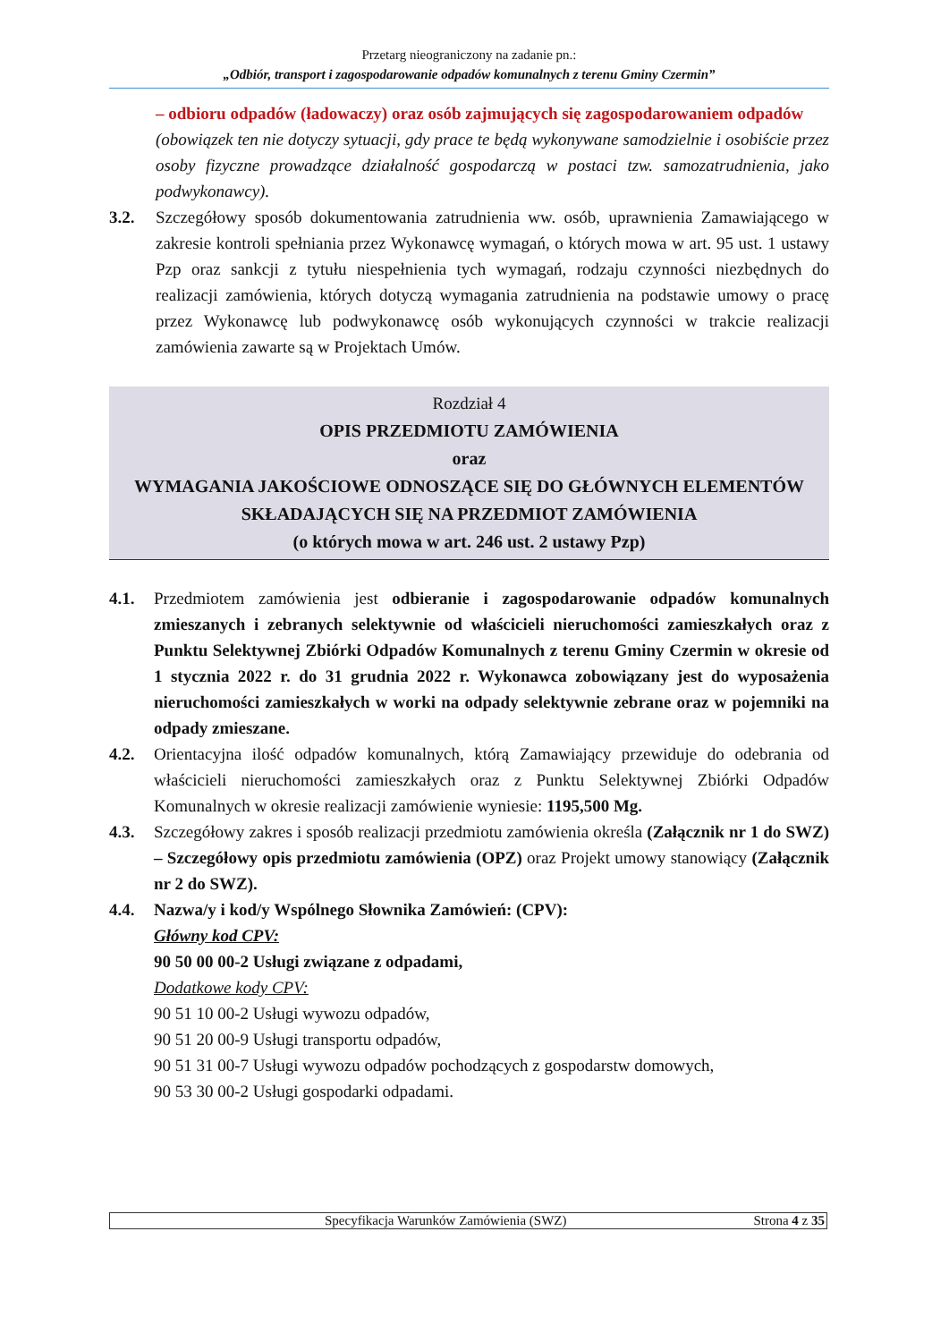Przetarg nieograniczony na zadanie pn.:
„Odbiór, transport i zagospodarowanie odpadów komunalnych z terenu Gminy Czermin”
– odbioru odpadów (ładowaczy) oraz osób zajmujących się zagospodarowaniem odpadów
(obowiązek ten nie dotyczy sytuacji, gdy prace te będą wykonywane samodzielnie i osobiście przez osoby fizyczne prowadzące działalność gospodarczą w postaci tzw. samozatrudnienia, jako podwykonawcy).
3.2. Szczegółowy sposób dokumentowania zatrudnienia ww. osób, uprawnienia Zamawiającego w zakresie kontroli spełniania przez Wykonawcę wymagań, o których mowa w art. 95 ust. 1 ustawy Pzp oraz sankcji z tytułu niespełnienia tych wymagań, rodzaju czynności niezbędnych do realizacji zamówienia, których dotyczą wymagania zatrudnienia na podstawie umowy o pracę przez Wykonawcę lub podwykonawcę osób wykonujących czynności w trakcie realizacji zamówienia zawarte są w Projektach Umów.
Rozdział 4
OPIS PRZEDMIOTU ZAMÓWIENIA
oraz
WYMAGANIA JAKOŚCIOWE ODNOSZĄCE SIĘ DO GŁÓWNYCH ELEMENTÓW SKŁADAJĄCYCH SIĘ NA PRZEDMIOT ZAMÓWIENIA
(o których mowa w art. 246 ust. 2 ustawy Pzp)
4.1. Przedmiotem zamówienia jest odbieranie i zagospodarowanie odpadów komunalnych zmieszanych i zebranych selektywnie od właścicieli nieruchomości zamieszkałych oraz z Punktu Selektywnej Zbiórki Odpadów Komunalnych z terenu Gminy Czermin w okresie od 1 stycznia 2022 r. do 31 grudnia 2022 r. Wykonawca zobowiązany jest do wyposażenia nieruchomości zamieszkałych w worki na odpady selektywnie zebrane oraz w pojemniki na odpady zmieszane.
4.2. Orientacyjna ilość odpadów komunalnych, którą Zamawiający przewiduje do odebrania od właścicieli nieruchomości zamieszkałych oraz z Punktu Selektywnej Zbiórki Odpadów Komunalnych w okresie realizacji zamówienie wyniesie: 1195,500 Mg.
4.3. Szczegółowy zakres i sposób realizacji przedmiotu zamówienia określa (Załącznik nr 1 do SWZ) – Szczegółowy opis przedmiotu zamówienia (OPZ) oraz Projekt umowy stanowiący (Załącznik nr 2 do SWZ).
4.4. Nazwa/y i kod/y Wspólnego Słownika Zamówień: (CPV):
Główny kod CPV:
90 50 00 00-2 Usługi związane z odpadami,
Dodatkowe kody CPV:
90 51 10 00-2 Usługi wywozu odpadów,
90 51 20 00-9 Usługi transportu odpadów,
90 51 31 00-7 Usługi wywozu odpadów pochodzących z gospodarstw domowych,
90 53 30 00-2 Usługi gospodarki odpadami.
Specyfikacja Warunków Zamówienia (SWZ) Strona 4 z 35